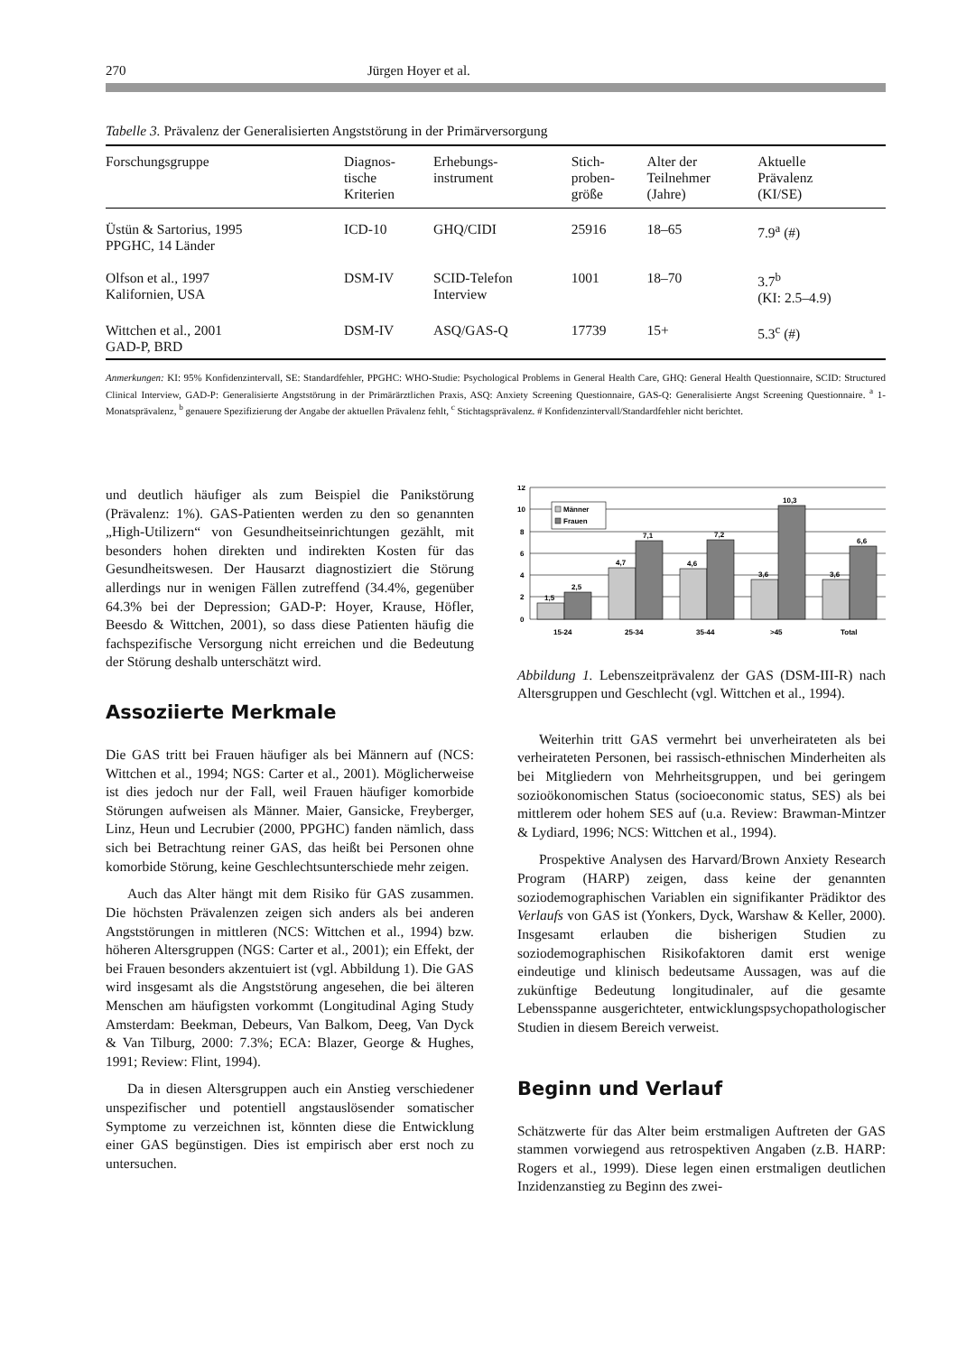270 Jürgen Hoyer et al.
Tabelle 3. Prävalenz der Generalisierten Angststörung in der Primärversorgung
| Forschungsgruppe | Diagnos- tische Kriterien | Erhebungs- instrument | Stich- proben- größe | Alter der Teilnehmer (Jahre) | Aktuelle Prävalenz (KI/SE) |
| --- | --- | --- | --- | --- | --- |
| Üstün & Sartorius, 1995 PPGHC, 14 Länder | ICD-10 | GHQ/CIDI | 25916 | 18–65 | 7.9<sup>a</sup> (#) |
| Olfson et al., 1997 Kalifornien, USA | DSM-IV | SCID-Telefon Interview | 1001 | 18–70 | 3.7<sup>b</sup> (KI: 2.5–4.9) |
| Wittchen et al., 2001 GAD-P, BRD | DSM-IV | ASQ/GAS-Q | 17739 | 15+ | 5.3<sup>c</sup> (#) |
Anmerkungen: KI: 95% Konfidenzintervall, SE: Standardfehler, PPGHC: WHO-Studie: Psychological Problems in General Health Care, GHQ: General Health Questionnaire, SCID: Structured Clinical Interview, GAD-P: Generalisierte Angststörung in der Primärärztlichen Praxis, ASQ: Anxiety Screening Questionnaire, GAS-Q: Generalisierte Angst Screening Questionnaire. <sup>a</sup> 1-Monatsprävalenz, <sup>b</sup> genauere Spezifizierung der Angabe der aktuellen Prävalenz fehlt, <sup>c</sup> Stichtagsprävalenz. # Konfidenzintervall/Standardfehler nicht berichtet.
und deutlich häufiger als zum Beispiel die Panikstörung (Prävalenz: 1%). GAS-Patienten werden zu den so genannten „High-Utilizern“ von Gesundheitseinrichtungen gezählt, mit besonders hohen direkten und indirekten Kosten für das Gesundheitswesen. Der Hausarzt diagnostiziert die Störung allerdings nur in wenigen Fällen zutreffend (34.4%, gegenüber 64.3% bei der Depression; GAD-P: Hoyer, Krause, Höfler, Beesdo & Wittchen, 2001), so dass diese Patienten häufig die fachspezifische Versorgung nicht erreichen und die Bedeutung der Störung deshalb unterschätzt wird.
Assoziierte Merkmale
Die GAS tritt bei Frauen häufiger als bei Männern auf (NCS: Wittchen et al., 1994; NGS: Carter et al., 2001). Möglicherweise ist dies jedoch nur der Fall, weil Frauen häufiger komorbide Störungen aufweisen als Männer. Maier, Gansicke, Freyberger, Linz, Heun und Lecrubier (2000, PPGHC) fanden nämlich, dass sich bei Betrachtung reiner GAS, das heißt bei Personen ohne komorbide Störung, keine Geschlechtsunterschiede mehr zeigen.
Auch das Alter hängt mit dem Risiko für GAS zusammen. Die höchsten Prävalenzen zeigen sich anders als bei anderen Angststörungen in mittleren (NCS: Wittchen et al., 1994) bzw. höheren Altersgruppen (NGS: Carter et al., 2001); ein Effekt, der bei Frauen besonders akzentuiert ist (vgl. Abbildung 1). Die GAS wird insgesamt als die Angststörung angesehen, die bei älteren Menschen am häufigsten vorkommt (Longitudinal Aging Study Amsterdam: Beekman, Debeurs, Van Balkom, Deeg, Van Dyck & Van Tilburg, 2000: 7.3%; ECA: Blazer, George & Hughes, 1991; Review: Flint, 1994).
Da in diesen Altersgruppen auch ein Anstieg verschiedener unspezifischer und potentiell angstauslösender somatischer Symptome zu verzeichnen ist, könnten diese die Entwicklung einer GAS begünstigen. Dies ist empirisch aber erst noch zu untersuchen.
12
10
8
6
4
2
0
Männer
Frauen
1,5
2,5
4,7
7,1
4,6
7,2
3,6
10,3
3,6
6,6
15-24
25-34
35-44
>45
Total
Abbildung 1. Lebenszeitprävalenz der GAS (DSM-III-R) nach Altersgruppen und Geschlecht (vgl. Wittchen et al., 1994).
Weiterhin tritt GAS vermehrt bei unverheirateten als bei verheirateten Personen, bei rassisch-ethnischen Minderheiten als bei Mitgliedern von Mehrheitsgruppen, und bei geringem sozioökonomischen Status (socioeconomic status, SES) als bei mittlerem oder hohem SES auf (u.a. Review: Brawman-Mintzer & Lydiard, 1996; NCS: Wittchen et al., 1994).
Prospektive Analysen des Harvard/Brown Anxiety Research Program (HARP) zeigen, dass keine der genannten soziodemographischen Variablen ein signifikanter Prädiktor des Verlaufs von GAS ist (Yonkers, Dyck, Warshaw & Keller, 2000). Insgesamt erlauben die bisherigen Studien zu soziodemographischen Risikofaktoren damit erst wenige eindeutige und klinisch bedeutsame Aussagen, was auf die zukünftige Bedeutung longitudinaler, auf die gesamte Lebensspanne ausgerichteter, entwicklungspsychopathologischer Studien in diesem Bereich verweist.
Beginn und Verlauf
Schätzwerte für das Alter beim erstmaligen Auftreten der GAS stammen vorwiegend aus retrospektiven Angaben (z.B. HARP: Rogers et al., 1999). Diese legen einen erstmaligen deutlichen Inzidenzanstieg zu Beginn des zwei-